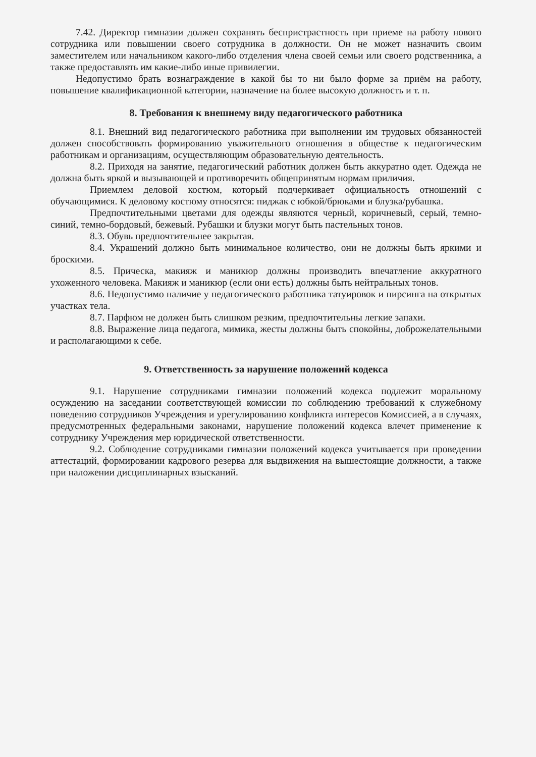7.42. Директор гимназии должен сохранять беспристрастность при приеме на работу нового сотрудника или повышении своего сотрудника в должности. Он не может назначить своим заместителем или начальником какого-либо отделения члена своей семьи или своего родственника, а также предоставлять им какие-либо иные привилегии.
Недопустимо брать вознаграждение в какой бы то ни было форме за приём на работу, повышение квалификационной категории, назначение на более высокую должность и т. п.
8. Требования к внешнему виду педагогического работника
8.1. Внешний вид педагогического работника при выполнении им трудовых обязанностей должен способствовать формированию уважительного отношения в обществе к педагогическим работникам и организациям, осуществляющим образовательную деятельность.
8.2. Приходя на занятие, педагогический работник должен быть аккуратно одет. Одежда не должна быть яркой и вызывающей и противоречить общепринятым нормам приличия.
Приемлем деловой костюм, который подчеркивает официальность отношений с обучающимися. К деловому костюму относятся: пиджак с юбкой/брюками и блузка/рубашка.
Предпочтительными цветами для одежды являются черный, коричневый, серый, темно-синий, темно-бордовый, бежевый. Рубашки и блузки могут быть пастельных тонов.
8.3. Обувь предпочтительнее закрытая.
8.4. Украшений должно быть минимальное количество, они не должны быть яркими и броскими.
8.5. Прическа, макияж и маникюр должны производить впечатление аккуратного ухоженного человека. Макияж и маникюр (если они есть) должны быть нейтральных тонов.
8.6. Недопустимо наличие у педагогического работника татуировок и пирсинга на открытых участках тела.
8.7. Парфюм не должен быть слишком резким, предпочтительны легкие запахи.
8.8. Выражение лица педагога, мимика, жесты должны быть спокойны, доброжелательными и располагающими к себе.
9. Ответственность за нарушение положений кодекса
9.1. Нарушение сотрудниками гимназии положений кодекса подлежит моральному осуждению на заседании соответствующей комиссии по соблюдению требований к служебному поведению сотрудников Учреждения и урегулированию конфликта интересов Комиссией, а в случаях, предусмотренных федеральными законами, нарушение положений кодекса влечет применение к сотруднику Учреждения мер юридической ответственности.
9.2. Соблюдение сотрудниками гимназии положений кодекса учитывается при проведении аттестаций, формировании кадрового резерва для выдвижения на вышестоящие должности, а также при наложении дисциплинарных взысканий.